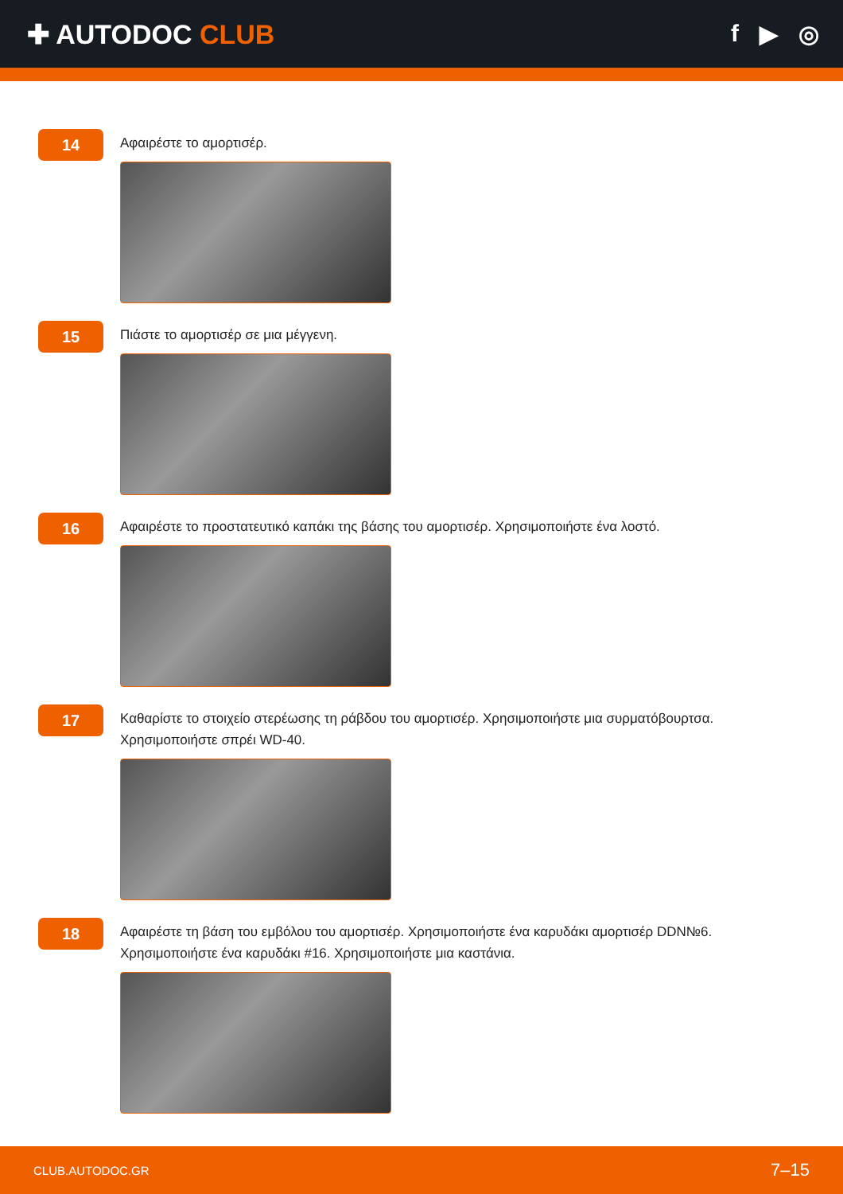✚ AUTODOC CLUB f ▶ ◎
14
Αφαιρέστε το αμορτισέρ.
15
Πιάστε το αμορτισέρ σε μια μέγγενη.
16
Αφαιρέστε το προστατευτικό καπάκι της βάσης του αμορτισέρ. Χρησιμοποιήστε ένα λοστό.
17
Καθαρίστε το στοιχείο στερέωσης τη ράβδου του αμορτισέρ. Χρησιμοποιήστε μια συρματόβουρτσα.
Χρησιμοποιήστε σπρέι WD-40.
18
Αφαιρέστε τη βάση του εμβόλου του αμορτισέρ. Χρησιμοποιήστε ένα καρυδάκι αμορτισέρ DDN№6.
Χρησιμοποιήστε ένα καρυδάκι #16. Χρησιμοποιήστε μια καστάνια.
CLUB.AUTODOC.GR 7–15